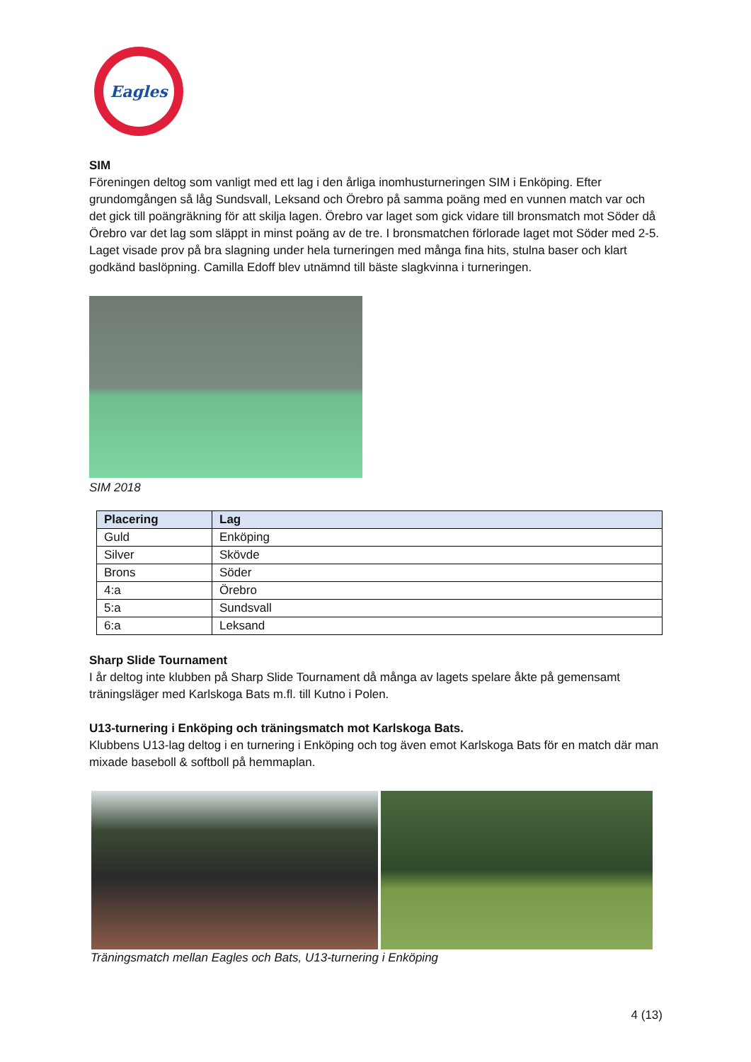Eagles
SIM
Föreningen deltog som vanligt med ett lag i den årliga inomhusturneringen SIM i Enköping. Efter grundomgången så låg Sundsvall, Leksand och Örebro på samma poäng med en vunnen match var och det gick till poängräkning för att skilja lagen. Örebro var laget som gick vidare till bronsmatch mot Söder då Örebro var det lag som släppt in minst poäng av de tre. I bronsmatchen förlorade laget mot Söder med 2-5. Laget visade prov på bra slagning under hela turneringen med många fina hits, stulna baser och klart godkänd baslöpning. Camilla Edoff blev utnämnd till bäste slagkvinna i turneringen.
SIM 2018
| Placering | Lag |
| --- | --- |
| Guld | Enköping |
| Silver | Skövde |
| Brons | Söder |
| 4:a | Örebro |
| 5:a | Sundsvall |
| 6:a | Leksand |
Sharp Slide Tournament
I år deltog inte klubben på Sharp Slide Tournament då många av lagets spelare åkte på gemensamt träningsläger med Karlskoga Bats m.fl. till Kutno i Polen.
U13-turnering i Enköping och träningsmatch mot Karlskoga Bats.
Klubbens U13-lag deltog i en turnering i Enköping och tog även emot Karlskoga Bats för en match där man mixade baseboll & softboll på hemmaplan.
Träningsmatch mellan Eagles och Bats, U13-turnering i Enköping
4 (13)